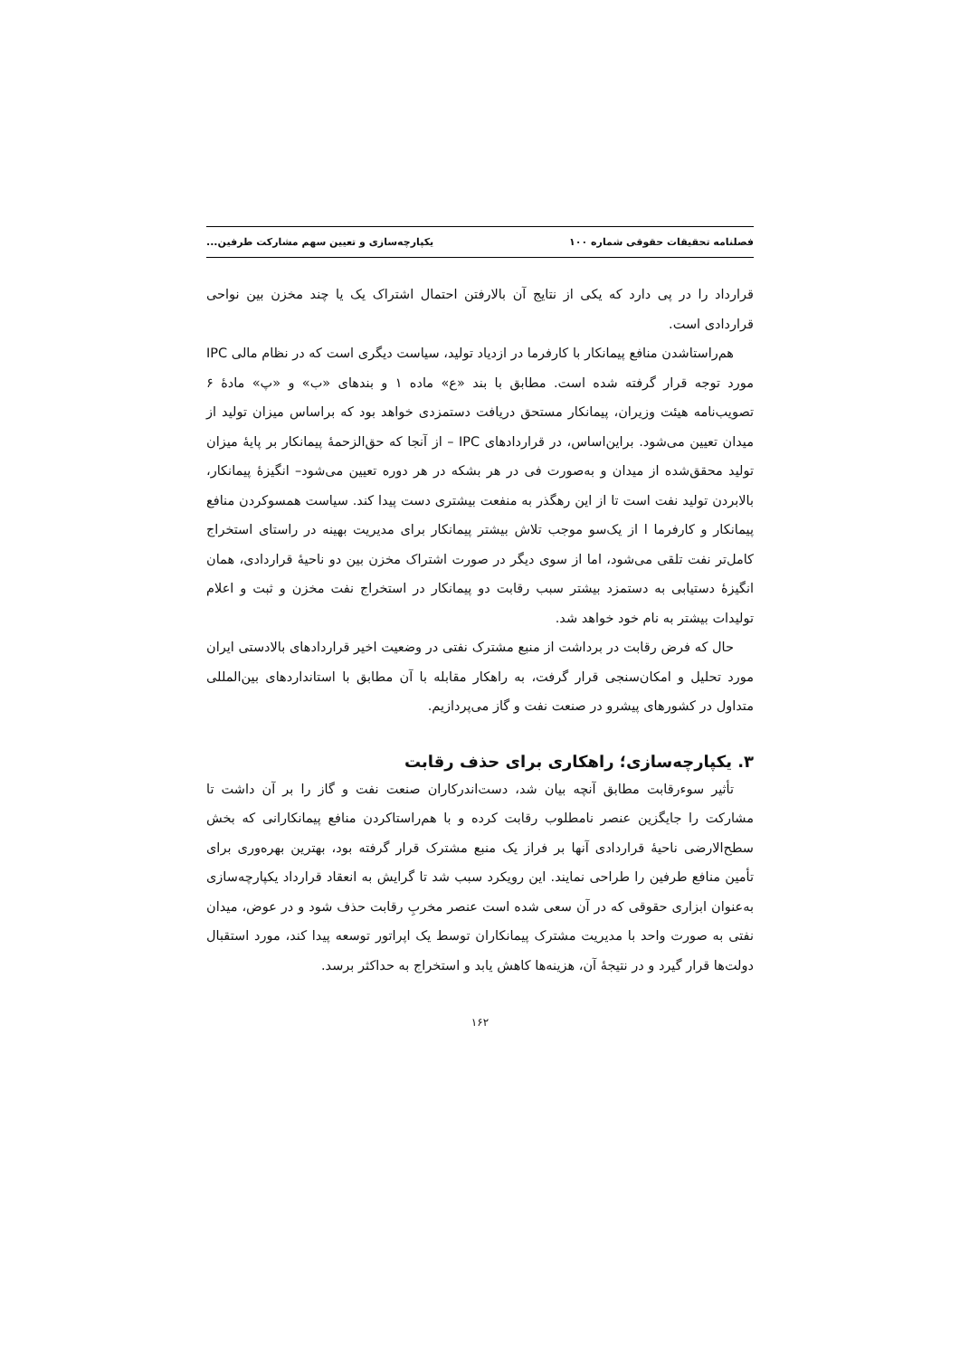فصلنامه تحقیقات حقوقی شماره ۱۰۰ یکپارچه‌سازی و تعیین سهم مشارکت طرفین...
قرارداد را در پی دارد که یکی از نتایج آن بالارفتن احتمال اشتراک یک یا چند مخزن بین نواحی قراردادی است.
هم‌راستاشدن منافع پیمانکار با کارفرما در ازدیاد تولید، سیاست دیگری است که در نظام مالی IPC مورد توجه قرار گرفته شده است. مطابق با بند «ع» ماده ۱ و بندهای «ب» و «پ» مادهٔ ۶ تصویب‌نامه هیئت وزیران، پیمانکار مستحق دریافت دستمزدی خواهد بود که براساس میزان تولید از میدان تعیین می‌شود. براین‌اساس، در قراردادهای IPC – از آنجا که حق‌الزحمهٔ پیمانکار بر پایهٔ میزان تولید محقق‌شده از میدان و به‌صورت فی در هر بشکه در هر دوره تعیین می‌شود– انگیزهٔ پیمانکار، بالابردن تولید نفت است تا از این رهگذر به منفعت بیشتری دست پیدا کند. سیاست همسوکردن منافع پیمانکار و کارفرما ا از یک‌سو موجب تلاش بیشتر پیمانکار برای مدیریت بهینه در راستای استخراج کامل‌تر نفت تلقی می‌شود، اما از سوی دیگر در صورت اشتراک مخزن بین دو ناحیهٔ قراردادی، همان انگیزهٔ دستیابی به دستمزد بیشتر سبب رقابت دو پیمانکار در استخراج نفت مخزن و ثبت و اعلام تولیدات بیشتر به نام خود خواهد شد.
حال که فرض رقابت در برداشت از منبع مشترک نفتی در وضعیت اخیر قراردادهای بالادستی ایران مورد تحلیل و امکان‌سنجی قرار گرفت، به راهکار مقابله با آن مطابق با استانداردهای بین‌المللی متداول در کشورهای پیشرو در صنعت نفت و گاز می‌پردازیم.
۳. یکپارچه‌سازی؛ راهکاری برای حذف رقابت
تأثیر سوءرقابت مطابق آنچه بیان شد، دست‌اندرکاران صنعت نفت و گاز را بر آن داشت تا مشارکت را جایگزین عنصر نامطلوب رقابت کرده و با هم‌راستاکردن منافع پیمانکارانی که بخش سطح‌الارضی ناحیهٔ قراردادی آنها بر فراز یک منبع مشترک قرار گرفته بود، بهترین بهره‌وری برای تأمین منافع طرفین را طراحی نمایند. این رویکرد سبب شد تا گرایش به انعقاد قرارداد یکپارچه‌سازی به‌عنوان ابزاری حقوقی که در آن سعی شده است عنصر مخربِ رقابت حذف شود و در عوض، میدان نفتی به صورت واحد با مدیریت مشترک پیمانکاران توسط یک اپراتور توسعه پیدا کند، مورد استقبال دولت‌ها قرار گیرد و در نتیجهٔ آن، هزینه‌ها کاهش یابد و استخراج به حداکثر برسد.
۱۶۲